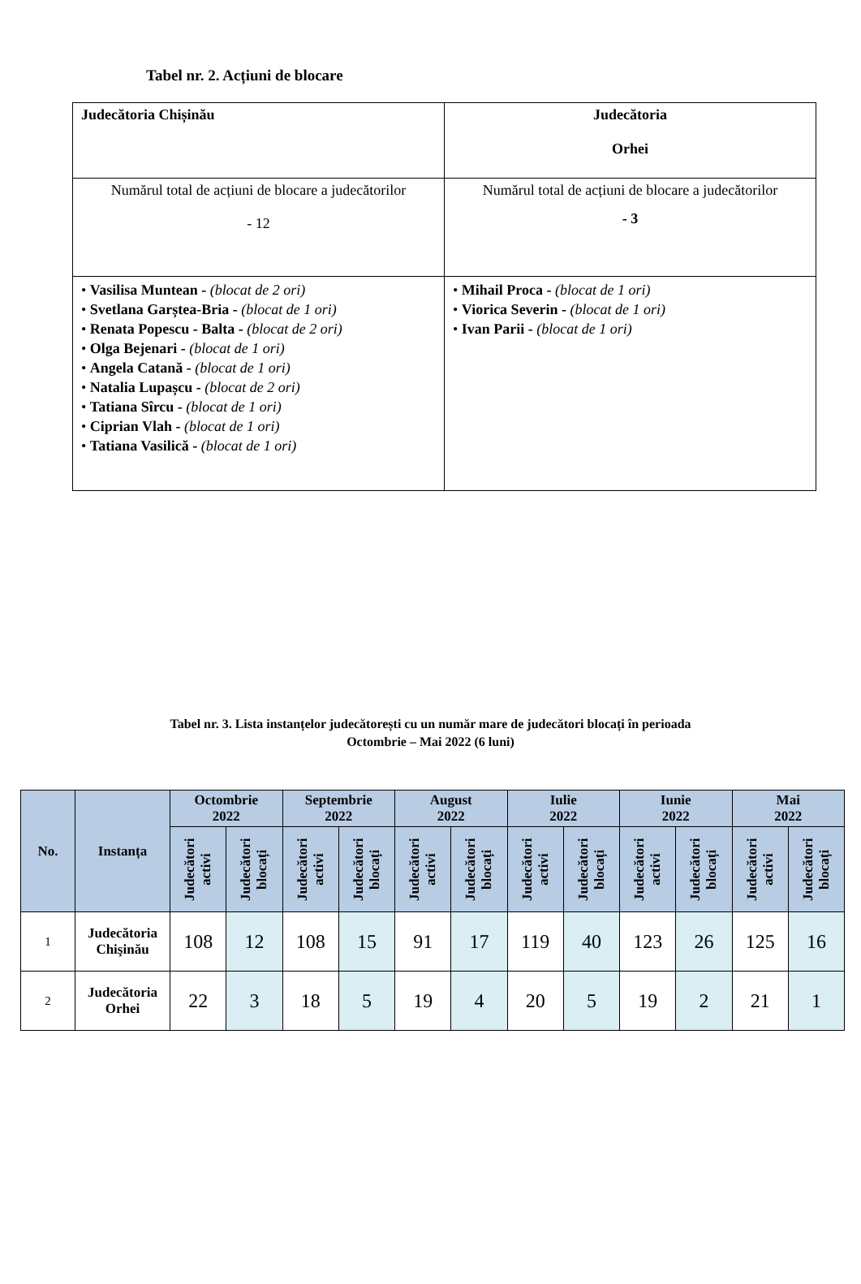Tabel nr. 2. Acțiuni de blocare
| Judecătoria Chișinău | Judecătoria Orhei |
| Numărul total de acțiuni de blocare a judecătorilor - 12 | Numărul total de acțiuni de blocare a judecătorilor - 3 |
| • Vasilisa Muntean - (blocat de 2 ori) • Svetlana Garștea-Bria - (blocat de 1 ori) • Renata Popescu - Balta - (blocat de 2 ori) • Olga Bejenari - (blocat de 1 ori) • Angela Catană - (blocat de 1 ori) • Natalia Lupașcu - (blocat de 2 ori) • Tatiana Sîrcu - (blocat de 1 ori) • Ciprian Vlah - (blocat de 1 ori) • Tatiana Vasilică - (blocat de 1 ori) | • Mihail Proca - (blocat de 1 ori) • Viorica Severin - (blocat de 1 ori) • Ivan Parii - (blocat de 1 ori) |
Tabel nr. 3. Lista instanțelor judecătorești cu un număr mare de judecători blocați în perioada
Octombrie – Mai 2022 (6 luni)
| No. | Instanța | Octombrie 2022 | | Septembrie 2022 | | August 2022 | | Iulie 2022 | | Iunie 2022 | | Mai 2022 | |
| --- | --- | --- | --- | --- | --- | --- | --- | --- | --- | --- | --- | --- | --- |
| | | Judecători activi | Judecători blocați | Judecători activi | Judecători blocați | Judecători activi | Judecători blocați | Judecători activi | Judecători blocați | Judecători activi | Judecători blocați | Judecători activi | Judecători blocați |
| 1 | Judecătoria Chişinău | 108 | 12 | 108 | 15 | 91 | 17 | 119 | 40 | 123 | 26 | 125 | 16 |
| 2 | Judecătoria Orhei | 22 | 3 | 18 | 5 | 19 | 4 | 20 | 5 | 19 | 2 | 21 | 1 |